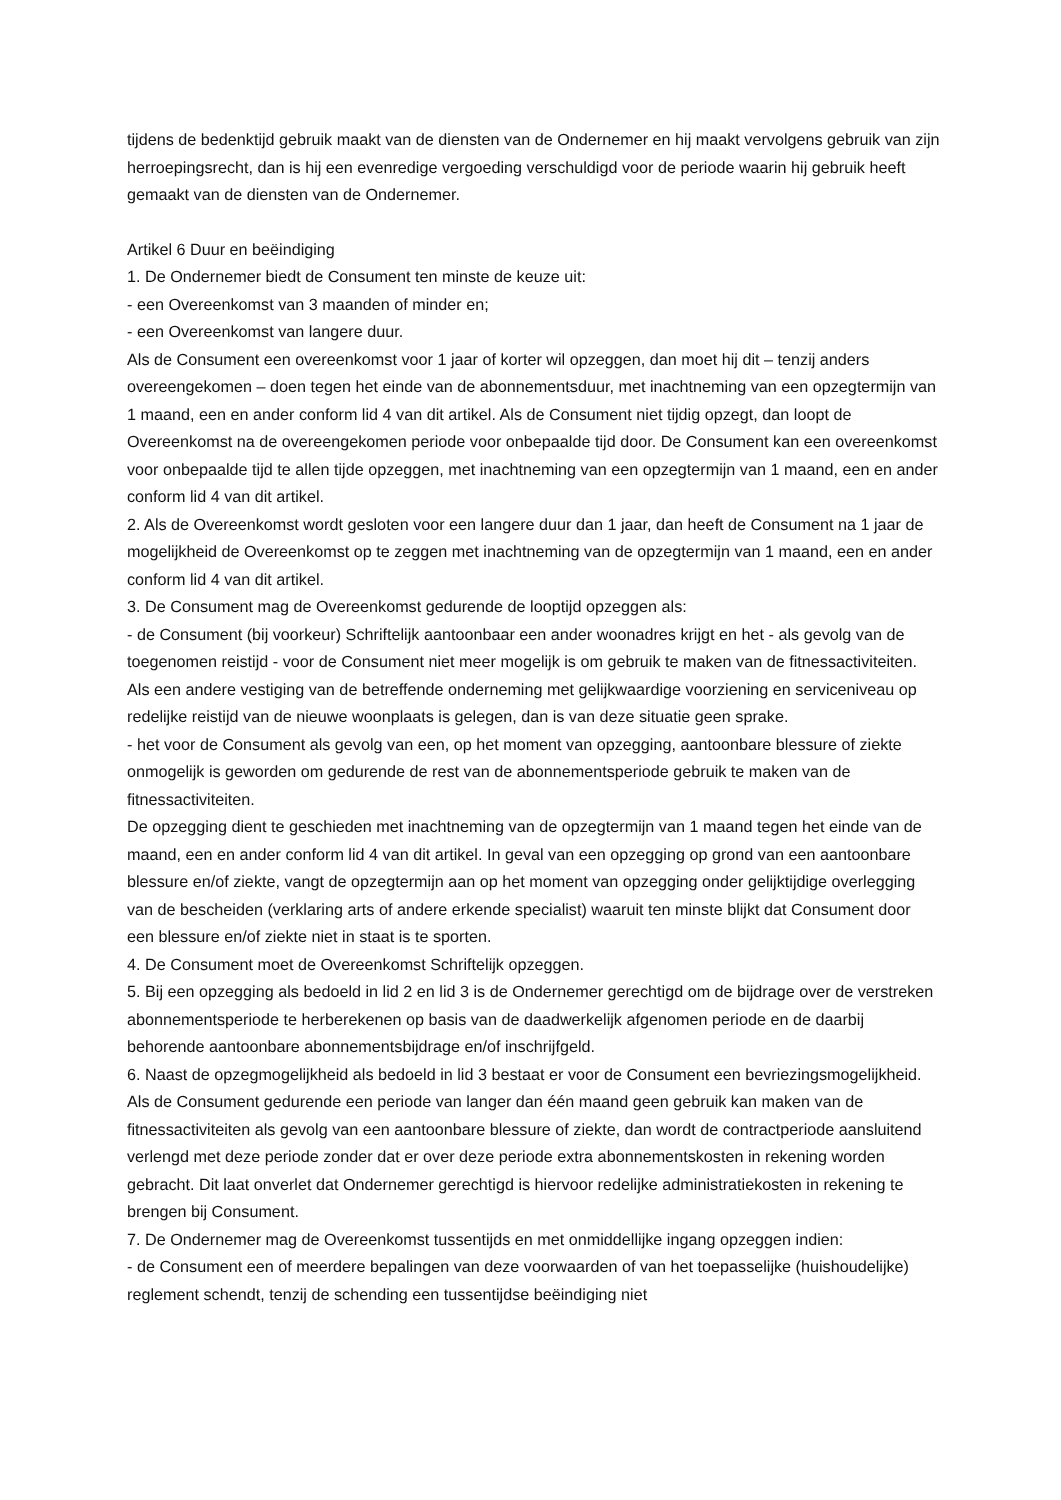tijdens de bedenktijd gebruik maakt van de diensten van de Ondernemer en hij maakt vervolgens gebruik van zijn herroepingsrecht, dan is hij een evenredige vergoeding verschuldigd voor de periode waarin hij gebruik heeft gemaakt van de diensten van de Ondernemer.
Artikel 6 Duur en beëindiging
1. De Ondernemer biedt de Consument ten minste de keuze uit:
- een Overeenkomst van 3 maanden of minder en;
- een Overeenkomst van langere duur.
Als de Consument een overeenkomst voor 1 jaar of korter wil opzeggen, dan moet hij dit – tenzij anders overeengekomen – doen tegen het einde van de abonnementsduur, met inachtneming van een opzegtermijn van 1 maand, een en ander conform lid 4 van dit artikel. Als de Consument niet tijdig opzegt, dan loopt de Overeenkomst na de overeengekomen periode voor onbepaalde tijd door. De Consument kan een overeenkomst voor onbepaalde tijd te allen tijde opzeggen, met inachtneming van een opzegtermijn van 1 maand, een en ander conform lid 4 van dit artikel.
2. Als de Overeenkomst wordt gesloten voor een langere duur dan 1 jaar, dan heeft de Consument na 1 jaar de mogelijkheid de Overeenkomst op te zeggen met inachtneming van de opzegtermijn van 1 maand, een en ander conform lid 4 van dit artikel.
3. De Consument mag de Overeenkomst gedurende de looptijd opzeggen als:
- de Consument (bij voorkeur) Schriftelijk aantoonbaar een ander woonadres krijgt en het - als gevolg van de toegenomen reistijd - voor de Consument niet meer mogelijk is om gebruik te maken van de fitnessactiviteiten. Als een andere vestiging van de betreffende onderneming met gelijkwaardige voorziening en serviceniveau op redelijke reistijd van de nieuwe woonplaats is gelegen, dan is van deze situatie geen sprake.
- het voor de Consument als gevolg van een, op het moment van opzegging, aantoonbare blessure of ziekte onmogelijk is geworden om gedurende de rest van de abonnementsperiode gebruik te maken van de fitnessactiviteiten.
De opzegging dient te geschieden met inachtneming van de opzegtermijn van 1 maand tegen het einde van de maand, een en ander conform lid 4 van dit artikel. In geval van een opzegging op grond van een aantoonbare blessure en/of ziekte, vangt de opzegtermijn aan op het moment van opzegging onder gelijktijdige overlegging van de bescheiden (verklaring arts of andere erkende specialist) waaruit ten minste blijkt dat Consument door een blessure en/of ziekte niet in staat is te sporten.
4. De Consument moet de Overeenkomst Schriftelijk opzeggen.
5. Bij een opzegging als bedoeld in lid 2 en lid 3 is de Ondernemer gerechtigd om de bijdrage over de verstreken abonnementsperiode te herberekenen op basis van de daadwerkelijk afgenomen periode en de daarbij behorende aantoonbare abonnementsbijdrage en/of inschrijfgeld.
6. Naast de opzegmogelijkheid als bedoeld in lid 3 bestaat er voor de Consument een bevriezingsmogelijkheid. Als de Consument gedurende een periode van langer dan één maand geen gebruik kan maken van de fitnessactiviteiten als gevolg van een aantoonbare blessure of ziekte, dan wordt de contractperiode aansluitend verlengd met deze periode zonder dat er over deze periode extra abonnementskosten in rekening worden gebracht. Dit laat onverlet dat Ondernemer gerechtigd is hiervoor redelijke administratiekosten in rekening te brengen bij Consument.
7. De Ondernemer mag de Overeenkomst tussentijds en met onmiddellijke ingang opzeggen indien:
- de Consument een of meerdere bepalingen van deze voorwaarden of van het toepasselijke (huishoudelijke) reglement schendt, tenzij de schending een tussentijdse beëindiging niet